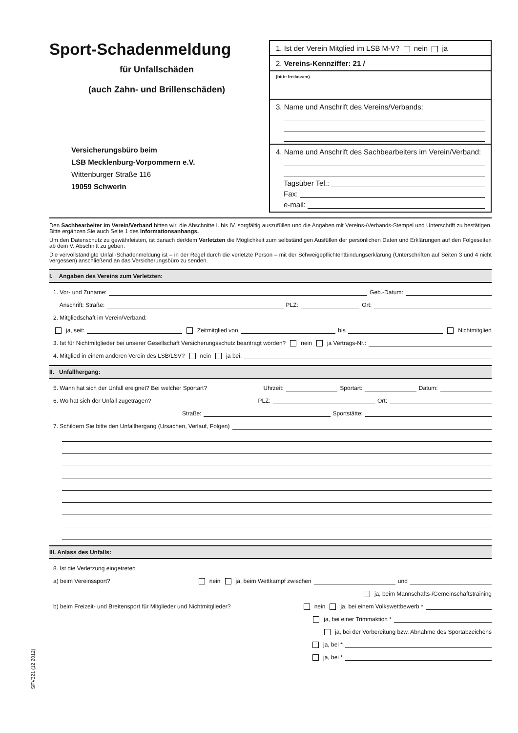Sport-Schadenmeldung
für Unfallschäden
(auch Zahn- und Brillenschäden)
Versicherungsbüro beim
LSB Mecklenburg-Vorpommern e.V.
Wittenburger Straße 116
19059 Schwerin
1. Ist der Verein Mitglied im LSB M-V? nein ja
2. Vereins-Kennziffer: 21 /
(bitte freilassen)
3. Name und Anschrift des Vereins/Verbands:
4. Name und Anschrift des Sachbearbeiters im Verein/Verband:
Tagsüber Tel.:
Fax:
e-mail:
Den Sachbearbeiter im Verein/Verband bitten wir, die Abschnitte I. bis IV. sorgfältig auszufüllen und die Angaben mit Vereins-/Verbands-Stempel und Unterschrift zu bestätigen. Bitte ergänzen Sie auch Seite 1 des Informationsanhangs.
Um den Datenschutz zu gewährleisten, ist danach der/dem Verletzten die Möglichkeit zum selbständigen Ausfüllen der persönlichen Daten und Erklärungen auf den Folgeseiten ab dem V. Abschnitt zu geben.
Die vervollständigte Unfall-Schadenmeldung ist – in der Regel durch die verletzte Person – mit der Schweigepflichtentbindungserklärung (Unterschriften auf Seiten 3 und 4 nicht vergessen) anschließend an das Versicherungsbüro zu senden.
I. Angaben des Vereins zum Verletzten:
1. Vor- und Zuname: Geb.-Datum:
Anschrift: Straße: PLZ: Ort:
2. Mitgliedschaft im Verein/Verband:
ja, seit: Zeitmitglied von bis Nichtmitglied
3. Ist für Nichtmitglieder bei unserer Gesellschaft Versicherungsschutz beantragt worden? nein ja Vertrags-Nr.:
4. Mitglied in einem anderen Verein des LSB/LSV? nein ja bei:
II. Unfallhergang:
5. Wann hat sich der Unfall ereignet? Bei welcher Sportart? Uhrzeit: Sportart: Datum:
6. Wo hat sich der Unfall zugetragen? PLZ: Ort:
Straße: Sportstätte:
7. Schildern Sie bitte den Unfallhergang (Ursachen, Verlauf, Folgen)
III. Anlass des Unfalls:
8. Ist die Verletzung eingetreten
a) beim Vereinssport? nein ja, beim Wettkampf zwischen und
ja, beim Mannschafts-/Gemeinschaftstraining
b) beim Freizeit- und Breitensport für Mitglieder und Nichtmitglieder? nein ja, bei einem Volkswettbewerb *
ja, bei einer Trimmaktion *
ja, bei der Vorbereitung bzw. Abnahme des Sportabzeichens
ja, bei *
ja, bei *
SPV321 (12.2012)